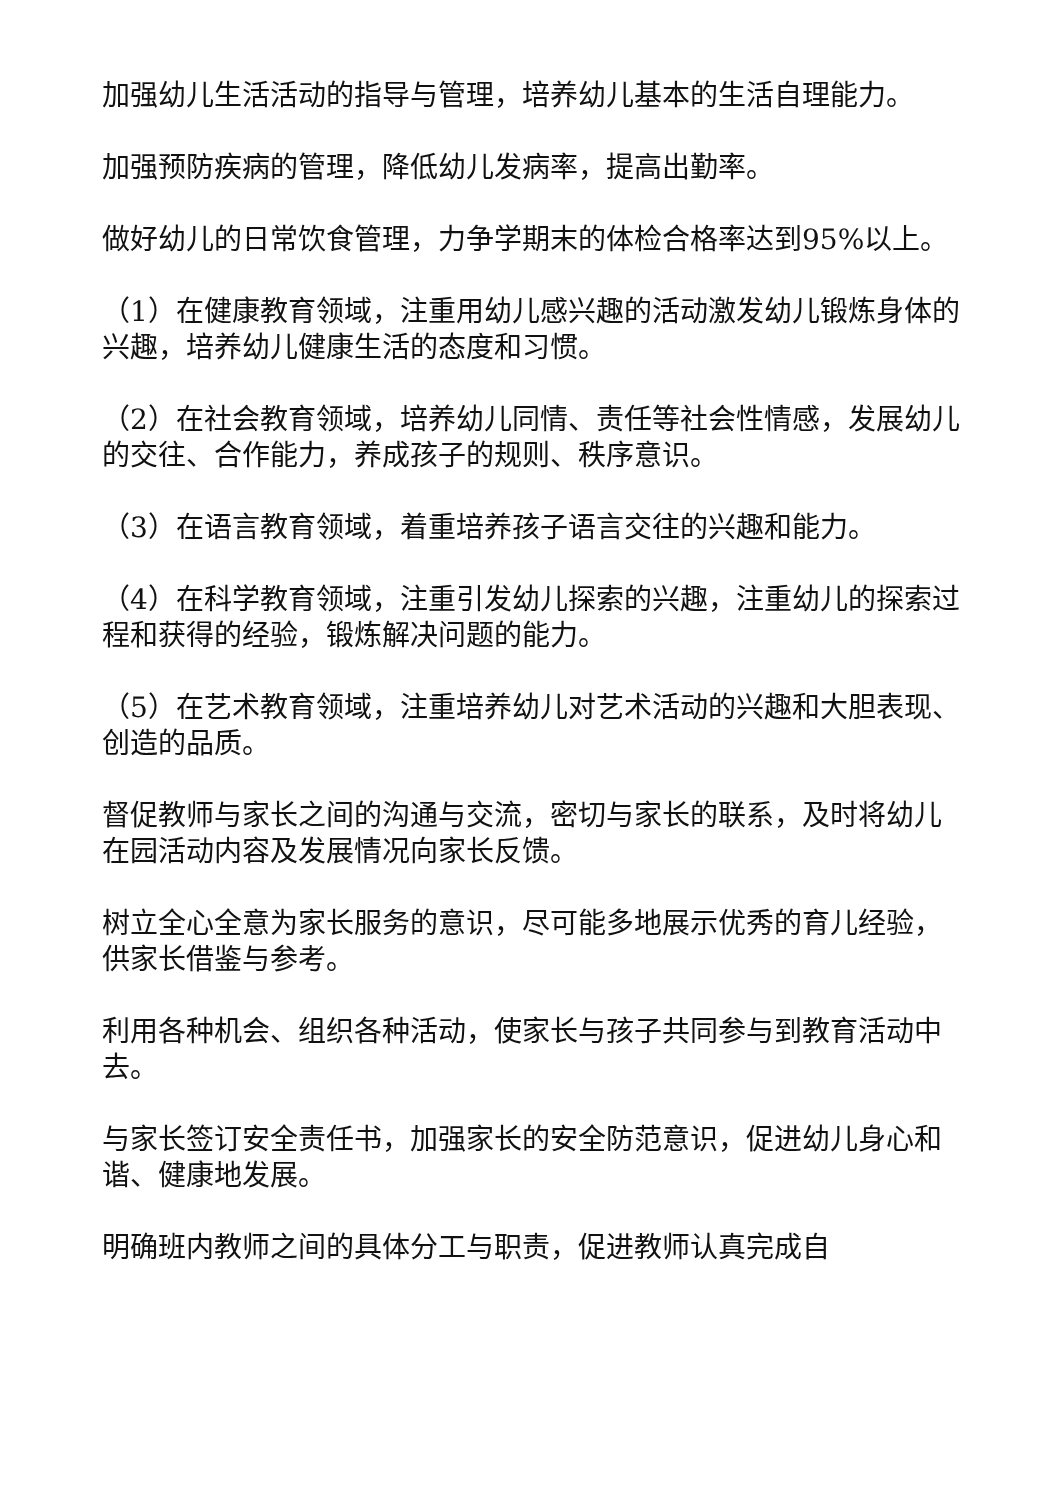加强幼儿生活活动的指导与管理，培养幼儿基本的生活自理能力。
加强预防疾病的管理，降低幼儿发病率，提高出勤率。
做好幼儿的日常饮食管理，力争学期末的体检合格率达到95%以上。
（1）在健康教育领域，注重用幼儿感兴趣的活动激发幼儿锻炼身体的兴趣，培养幼儿健康生活的态度和习惯。
（2）在社会教育领域，培养幼儿同情、责任等社会性情感，发展幼儿的交往、合作能力，养成孩子的规则、秩序意识。
（3）在语言教育领域，着重培养孩子语言交往的兴趣和能力。
（4）在科学教育领域，注重引发幼儿探索的兴趣，注重幼儿的探索过程和获得的经验，锻炼解决问题的能力。
（5）在艺术教育领域，注重培养幼儿对艺术活动的兴趣和大胆表现、创造的品质。
督促教师与家长之间的沟通与交流，密切与家长的联系，及时将幼儿在园活动内容及发展情况向家长反馈。
树立全心全意为家长服务的意识，尽可能多地展示优秀的育儿经验，供家长借鉴与参考。
利用各种机会、组织各种活动，使家长与孩子共同参与到教育活动中去。
与家长签订安全责任书，加强家长的安全防范意识，促进幼儿身心和谐、健康地发展。
明确班内教师之间的具体分工与职责，促进教师认真完成自